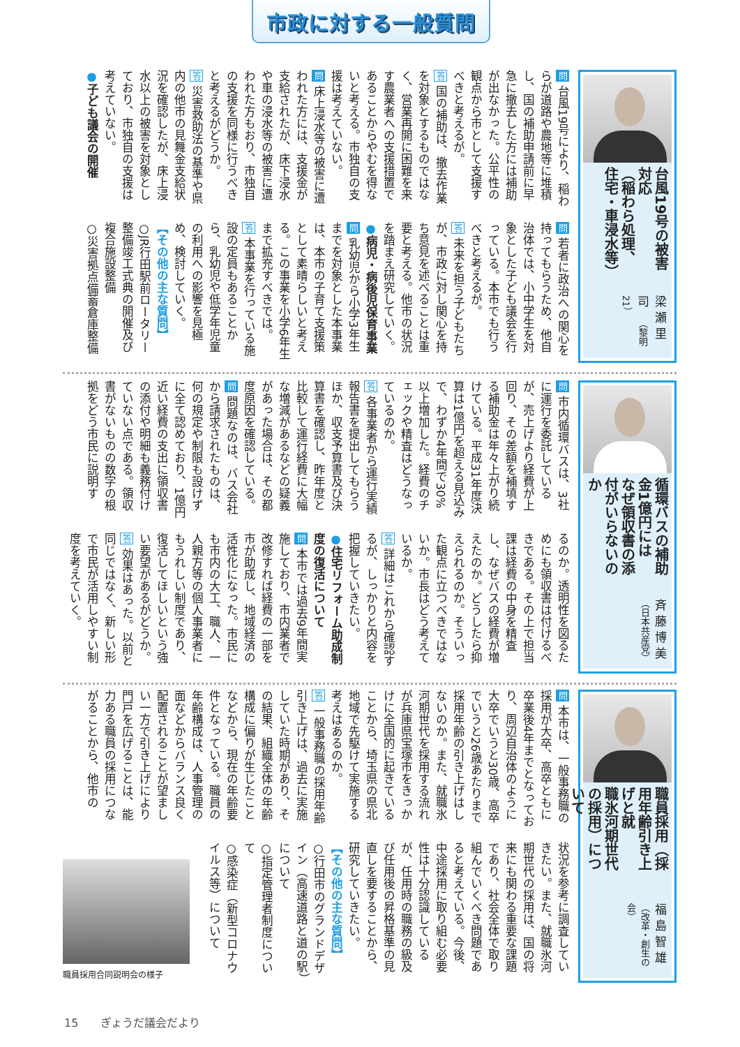市政に対する一般質問
台風19号の被害対応
（稲わら処理、住宅・車浸水等）
梁瀬里司 （黎明21）
問 台風19号により、稲わらが道路や農地等に堆積し、国の補助申請前に早急に撤去した方には補助が出なかった。公平性の観点から市として支援すべきと考えるが。
答 国の補助は、撤去作業を対象とするものではなく、営業再開に困難を来す農業者への支援措置であることからやむを得ないと考える。市独自の支援は考えていない。
問 床上浸水等の被害に遭われた方には、支援金が支給されたが、床下浸水や車の浸水等の被害に遭われた方もおり、市独自の支援を同様に行うべきと考えるがどうか。
答 災害救助法の基準や県内の他市の見舞金支給状況を確認したが、床上浸水以上の被害を対象としており、市独自の支援は考えていない。
●子ども議会の開催
問 若者に政治への関心を持ってもらうため、他自治体では、小中学生を対象とした子ども議会を行っている。本市でも行うべきと考えるが。
答 未来を担う子どもたちが、市政に対し関心を持ち意見を述べることは重要と考える。他市の状況を踏まえ研究していく。
●病児・病後児保育事業
問 乳幼児から小学3年生までを対象とした本事業は、本市の子育て支援策として素晴らしいと考える。この事業を小学6年生まで拡充すべきでは。
答 本事業を行っている施設の定員もあることから、乳幼児や低学年児童の利用への影響を見極め、検討していく。
【その他の主な質問】
○JR行田駅前ロータリー整備竣工式典の開催及び複合施設整備
○災害拠点備蓄倉庫整備
循環バスの補助金1億円には
なぜ領収書の添付がいらないのか
斉藤博美 （日本共産党）
問 市内循環バスは、3社に運行を委託しているが、売上げより経費が上回り、その差額を補填する補助金は年々上がり続けている。平成31年度決算は1億円を超える見込みで、わずか4年間で30%以上増加した。経費のチェックや精査はどうなっているのか。
答 各事業者から運行実績報告書を提出してもらうほか、収支予算書及び決算書を確認し、昨年度と比較して運行経費に大幅な増減があるなどの疑義があった場合は、その都度原因を確認している。
問 問題なのは、バス会社から請求されたものは、何の規定や制限も設けずに全て認めており、1億円近い経費の支出に領収書の添付や明細も義務付けていない点である。領収書がないものの数字の根拠をどう市民に説明す
るのか。透明性を図るためにも領収書は付けるべきである。その上で担当課は経費の中身を精査し、なぜバスの経費が増えたのか。どうしたら抑えられるのか。そういった観点に立つべきではないか。市長はどう考えているか。
答 詳細はこれから確認するが、しっかりと内容を把握していきたい。
●住宅リフォーム助成制度の復活について
問 本市では過去9年間実施しており、市内業者で改修すれば経費の一部を市が助成し、地域経済の活性化になった。市民にも市内の大工、職人、一人親方等の個人事業者にもうれしい制度であり、復活してほしいという強い要望があるがどうか。
答 効果はあった。以前と同じではなく、新しい形で市民が活用しやすい制度を考えていく。
職員採用（採用年齢引き上げと就
職氷河期世代の採用）について
福島智雄 （改革・創生の会）
問 本市は、一般事務職の採用が大卒、高卒ともに卒業後4年までとなっており、周辺自治体のように大卒でいうと30歳、高卒でいうと26歳あたりまで採用年齢の引き上げはしないのか。また、就職氷河期世代を採用する流れが兵庫県宝塚市をきっかけに全国的に起きていることから、埼玉県の県北地域で先駆けて実施する考えはあるのか。
答 一般事務職の採用年齢引き上げは、過去に実施していた時期があり、その結果、組織全体の年齢構成に偏りが生じたことなどから、現在の年齢要件となっている。職員の年齢構成は、人事管理の面などからバランス良く配置されることが望ましい一方で引き上げにより門戸を広げることは、能力ある職員の採用につながることから、他市の
状況を参考に調査していきたい。また、就職氷河期世代の採用は、国の将来にも関わる重要な課題であり、社会全体で取り組んでいくべき問題であると考えている。今後、中途採用に取り組む必要性は十分認識しているが、任用時の職務の級及び任用後の昇格基準の見直しを要することから、研究していきたい。
【その他の主な質問】
○行田市のグランドデザイン（高速道路と道の駅）について
○指定管理者制度について
○感染症（新型コロナウイルス等）について
職員採用合同説明会の様子
15　　ぎょうだ議会だより